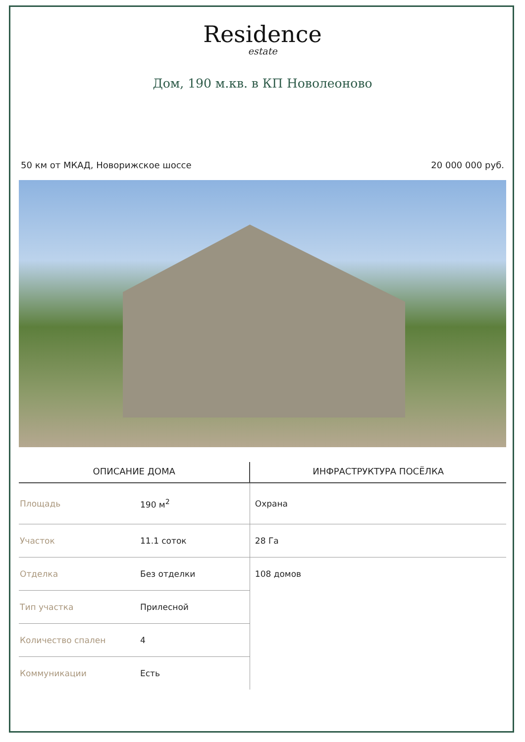Residence
estate
Дом, 190 м.кв. в КП Новолеоново
50 км от МКАД, Новорижское шоссе 20 000 000 руб.
| ОПИСАНИЕ ДОМА | | ИНФРАСТРУКТУРА ПОСЁЛКА |
| --- | --- | --- |
| Площадь | 190 м<sup>2</sup> | Охрана |
| Участок | 11.1 соток | 28 Га |
| Отделка | Без отделки | 108 домов |
| Тип участка | Прилесной | |
| Количество спален | 4 | |
| Коммуникации | Есть | |